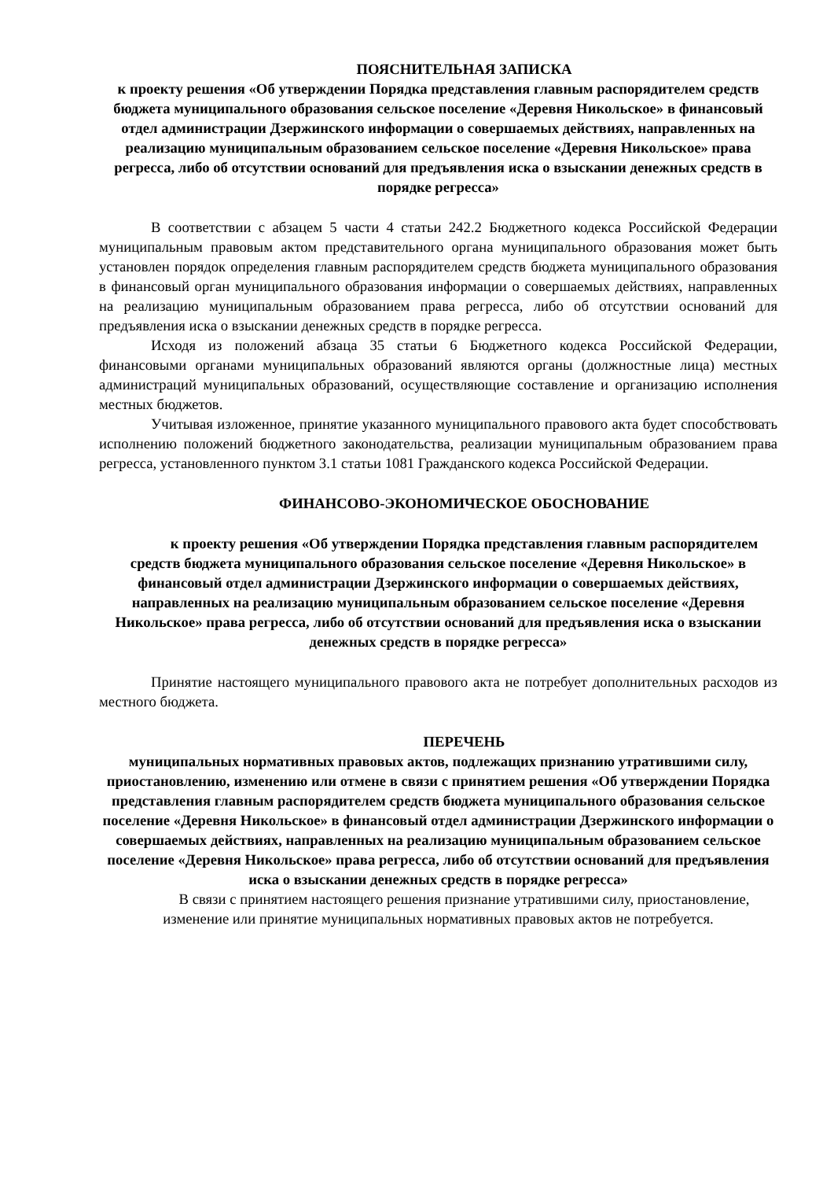ПОЯСНИТЕЛЬНАЯ ЗАПИСКА
к проекту решения «Об утверждении Порядка представления главным распорядителем средств бюджета муниципального образования сельское поселение «Деревня Никольское» в финансовый отдел администрации Дзержинского информации о совершаемых действиях, направленных на реализацию муниципальным образованием сельское поселение «Деревня Никольское» права регресса, либо об отсутствии оснований для предъявления иска о взыскании денежных средств в порядке регресса»
В соответствии с абзацем 5 части 4 статьи 242.2 Бюджетного кодекса Российской Федерации муниципальным правовым актом представительного органа муниципального образования может быть установлен порядок определения главным распорядителем средств бюджета муниципального образования в финансовый орган муниципального образования информации о совершаемых действиях, направленных на реализацию муниципальным образованием права регресса, либо об отсутствии оснований для предъявления иска о взыскании денежных средств в порядке регресса.
Исходя из положений абзаца 35 статьи 6 Бюджетного кодекса Российской Федерации, финансовыми органами муниципальных образований являются органы (должностные лица) местных администраций муниципальных образований, осуществляющие составление и организацию исполнения местных бюджетов.
Учитывая изложенное, принятие указанного муниципального правового акта будет способствовать исполнению положений бюджетного законодательства, реализации муниципальным образованием права регресса, установленного пунктом 3.1 статьи 1081 Гражданского кодекса Российской Федерации.
ФИНАНСОВО-ЭКОНОМИЧЕСКОЕ ОБОСНОВАНИЕ
к проекту решения «Об утверждении Порядка представления главным распорядителем средств бюджета муниципального образования сельское поселение «Деревня Никольское» в финансовый отдел администрации Дзержинского информации о совершаемых действиях, направленных на реализацию муниципальным образованием сельское поселение «Деревня Никольское» права регресса, либо об отсутствии оснований для предъявления иска о взыскании денежных средств в порядке регресса»
Принятие настоящего муниципального правового акта не потребует дополнительных расходов из местного бюджета.
ПЕРЕЧЕНЬ
муниципальных нормативных правовых актов, подлежащих признанию утратившими силу, приостановлению, изменению или отмене в связи с принятием решения «Об утверждении Порядка представления главным распорядителем средств бюджета муниципального образования сельское поселение «Деревня Никольское» в финансовый отдел администрации Дзержинского информации о совершаемых действиях, направленных на реализацию муниципальным образованием сельское поселение «Деревня Никольское» права регресса, либо об отсутствии оснований для предъявления иска о взыскании денежных средств в порядке регресса»
В связи с принятием настоящего решения признание утратившими силу, приостановление, изменение или принятие муниципальных нормативных правовых актов не потребуется.